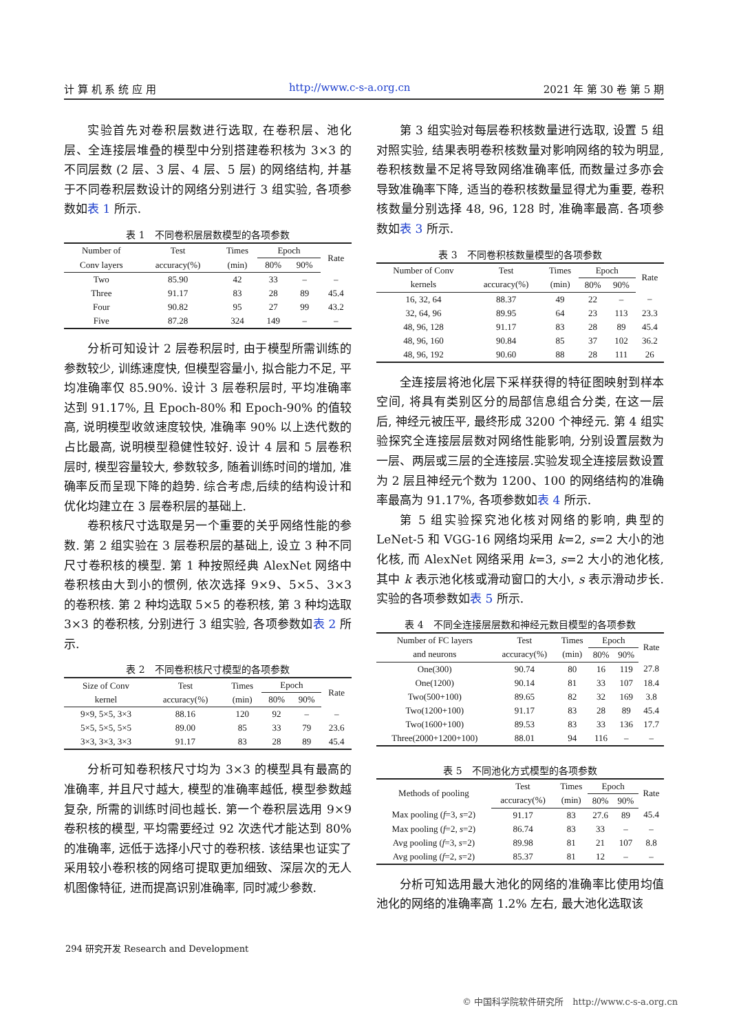计 算 机 系 统 应 用 http://www.c-s-a.org.cn 2021 年 第 30 卷 第 5 期
实验首先对卷积层数进行选取, 在卷积层、池化层、全连接层堆叠的模型中分别搭建卷积核为 3×3 的不同层数 (2 层、3 层、4 层、5 层) 的网络结构, 并基于不同卷积层数设计的网络分别进行 3 组实验, 各项参数如表 1 所示.
表 1　不同卷积层层数模型的各项参数
| Number of | Test | Times | Epoch | | Rate |
| --- | --- | --- | --- | --- | --- |
| Conv layers | accuracy(%) | (min) | 80% | 90% | |
| Two | 85.90 | 42 | 33 | – | – |
| Three | 91.17 | 83 | 28 | 89 | 45.4 |
| Four | 90.82 | 95 | 27 | 99 | 43.2 |
| Five | 87.28 | 324 | 149 | – | – |
分析可知设计 2 层卷积层时, 由于模型所需训练的参数较少, 训练速度快, 但模型容量小, 拟合能力不足, 平均准确率仅 85.90%. 设计 3 层卷积层时, 平均准确率达到 91.17%, 且 Epoch-80% 和 Epoch-90% 的值较高, 说明模型收敛速度较快, 准确率 90% 以上迭代数的占比最高, 说明模型稳健性较好. 设计 4 层和 5 层卷积层时, 模型容量较大, 参数较多, 随着训练时间的增加, 准确率反而呈现下降的趋势. 综合考虑,后续的结构设计和优化均建立在 3 层卷积层的基础上.
卷积核尺寸选取是另一个重要的关乎网络性能的参数. 第 2 组实验在 3 层卷积层的基础上, 设立 3 种不同尺寸卷积核的模型. 第 1 种按照经典 AlexNet 网络中卷积核由大到小的惯例, 依次选择 9×9、5×5、3×3 的卷积核. 第 2 种均选取 5×5 的卷积核, 第 3 种均选取 3×3 的卷积核, 分别进行 3 组实验, 各项参数如表 2 所示.
表 2　不同卷积核尺寸模型的各项参数
| Size of Conv | Test | Times | Epoch | | Rate |
| --- | --- | --- | --- | --- | --- |
| kernel | accuracy(%) | (min) | 80% | 90% | |
| 9×9, 5×5, 3×3 | 88.16 | 120 | 92 | – | – |
| 5×5, 5×5, 5×5 | 89.00 | 85 | 33 | 79 | 23.6 |
| 3×3, 3×3, 3×3 | 91.17 | 83 | 28 | 89 | 45.4 |
分析可知卷积核尺寸均为 3×3 的模型具有最高的准确率, 并且尺寸越大, 模型的准确率越低, 模型参数越复杂, 所需的训练时间也越长. 第一个卷积层选用 9×9 卷积核的模型, 平均需要经过 92 次迭代才能达到 80% 的准确率, 远低于选择小尺寸的卷积核. 该结果也证实了采用较小卷积核的网络可提取更加细致、深层次的无人机图像特征, 进而提高识别准确率, 同时减少参数.
第 3 组实验对每层卷积核数量进行选取, 设置 5 组对照实验, 结果表明卷积核数量对影响网络的较为明显, 卷积核数量不足将导致网络准确率低, 而数量过多亦会导致准确率下降, 适当的卷积核数量显得尤为重要, 卷积核数量分别选择 48, 96, 128 时, 准确率最高. 各项参数如表 3 所示.
表 3　不同卷积核数量模型的各项参数
| Number of Conv | Test | Times | Epoch | | Rate |
| --- | --- | --- | --- | --- | --- |
| kernels | accuracy(%) | (min) | 80% | 90% | |
| 16, 32, 64 | 88.37 | 49 | 22 | – | – |
| 32, 64, 96 | 89.95 | 64 | 23 | 113 | 23.3 |
| 48, 96, 128 | 91.17 | 83 | 28 | 89 | 45.4 |
| 48, 96, 160 | 90.84 | 85 | 37 | 102 | 36.2 |
| 48, 96, 192 | 90.60 | 88 | 28 | 111 | 26 |
全连接层将池化层下采样获得的特征图映射到样本空间, 将具有类别区分的局部信息组合分类, 在这一层后, 神经元被压平, 最终形成 3200 个神经元. 第 4 组实验探究全连接层层数对网络性能影响, 分别设置层数为一层、两层或三层的全连接层.实验发现全连接层数设置为 2 层且神经元个数为 1200、100 的网络结构的准确率最高为 91.17%, 各项参数如表 4 所示.
第 5 组实验探究池化核对网络的影响, 典型的 LeNet-5 和 VGG-16 网络均采用 k=2, s=2 大小的池化核, 而 AlexNet 网络采用 k=3, s=2 大小的池化核, 其中 k 表示池化核或滑动窗口的大小, s 表示滑动步长. 实验的各项参数如表 5 所示.
表 4　不同全连接层层数和神经元数目模型的各项参数
| Number of FC layers | Test | Times | Epoch | | Rate |
| --- | --- | --- | --- | --- | --- |
| and neurons | accuracy(%) | (min) | 80% | 90% | |
| One(300) | 90.74 | 80 | 16 | 119 | 27.8 |
| One(1200) | 90.14 | 81 | 33 | 107 | 18.4 |
| Two(500+100) | 89.65 | 82 | 32 | 169 | 3.8 |
| Two(1200+100) | 91.17 | 83 | 28 | 89 | 45.4 |
| Two(1600+100) | 89.53 | 83 | 33 | 136 | 17.7 |
| Three(2000+1200+100) | 88.01 | 94 | 116 | – | – |
表 5　不同池化方式模型的各项参数
| Methods of pooling | Test | Times | Epoch | | Rate |
| --- | --- | --- | --- | --- | --- |
| | accuracy(%) | (min) | 80% | 90% | |
| Max pooling ( f =3, s =2) | 91.17 | 83 | 27.6 | 89 | 45.4 |
| Max pooling ( f =2, s =2) | 86.74 | 83 | 33 | – | – |
| Avg pooling ( f =3, s =2) | 89.98 | 81 | 21 | 107 | 8.8 |
| Avg pooling ( f =2, s =2) | 85.37 | 81 | 12 | – | – |
分析可知选用最大池化的网络的准确率比使用均值池化的网络的准确率高 1.2% 左右, 最大池化选取该
294 研究开发 Research and Development
© 中国科学院软件研究所　http://www.c-s-a.org.cn